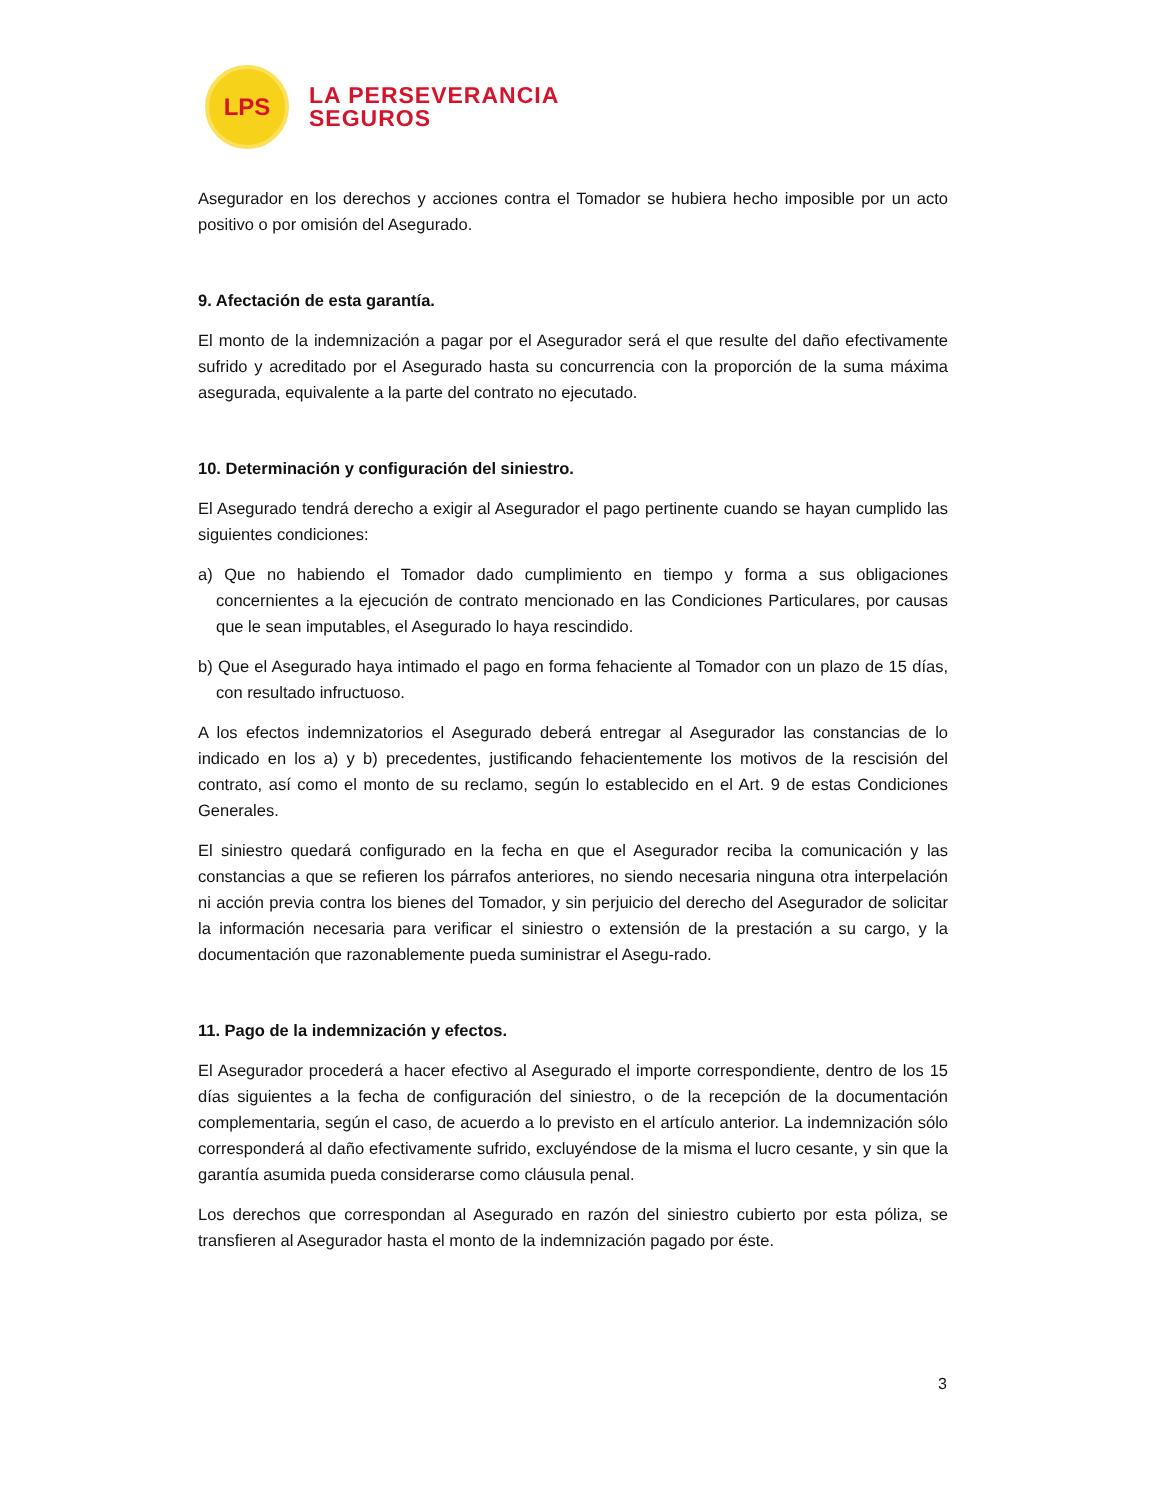LPS
LA PERSEVERANCIA
SEGUROS
Asegurador en los derechos y acciones contra el Tomador se hubiera hecho imposible por un acto positivo o por omisión del Asegurado.
9. Afectación de esta garantía.
El monto de la indemnización a pagar por el Asegurador será el que resulte del daño efectivamente sufrido y acreditado por el Asegurado hasta su concurrencia con la proporción de la suma máxima asegurada, equivalente a la parte del contrato no ejecutado.
10. Determinación y configuración del siniestro.
El Asegurado tendrá derecho a exigir al Asegurador el pago pertinente cuando se hayan cumplido las siguientes condiciones:
a) Que no habiendo el Tomador dado cumplimiento en tiempo y forma a sus obligaciones concernientes a la ejecución de contrato mencionado en las Condiciones Particulares, por causas que le sean imputables, el Asegurado lo haya rescindido.
b) Que el Asegurado haya intimado el pago en forma fehaciente al Tomador con un plazo de 15 días, con resultado infructuoso.
A los efectos indemnizatorios el Asegurado deberá entregar al Asegurador las constancias de lo indicado en los a) y b) precedentes, justificando fehacientemente los motivos de la rescisión del contrato, así como el monto de su reclamo, según lo establecido en el Art. 9 de estas Condiciones Generales.
El siniestro quedará configurado en la fecha en que el Asegurador reciba la comunicación y las constancias a que se refieren los párrafos anteriores, no siendo necesaria ninguna otra interpelación ni acción previa contra los bienes del Tomador, y sin perjuicio del derecho del Asegurador de solicitar la información necesaria para verificar el siniestro o extensión de la prestación a su cargo, y la documentación que razonablemente pueda suministrar el Asegu-rado.
11. Pago de la indemnización y efectos.
El Asegurador procederá a hacer efectivo al Asegurado el importe correspondiente, dentro de los 15 días siguientes a la fecha de configuración del siniestro, o de la recepción de la documentación complementaria, según el caso, de acuerdo a lo previsto en el artículo anterior. La indemnización sólo corresponderá al daño efectivamente sufrido, excluyéndose de la misma el lucro cesante, y sin que la garantía asumida pueda considerarse como cláusula penal.
Los derechos que correspondan al Asegurado en razón del siniestro cubierto por esta póliza, se transfieren al Asegurador hasta el monto de la indemnización pagado por éste.
3